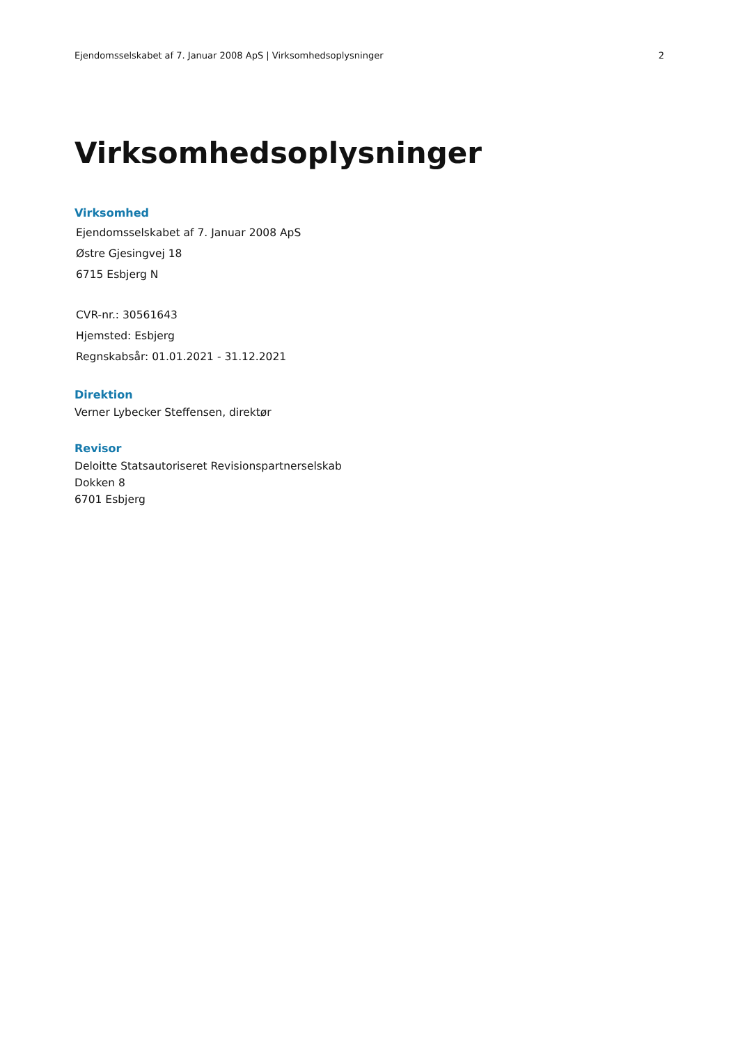Ejendomsselskabet af 7. Januar 2008 ApS | Virksomhedsoplysninger 2
Virksomhedsoplysninger
Virksomhed
Ejendomsselskabet af 7. Januar 2008 ApS
Østre Gjesingvej 18
6715 Esbjerg N
CVR-nr.: 30561643
Hjemsted: Esbjerg
Regnskabsår: 01.01.2021 - 31.12.2021
Direktion
Verner Lybecker Steffensen, direktør
Revisor
Deloitte Statsautoriseret Revisionspartnerselskab
Dokken 8
6701 Esbjerg